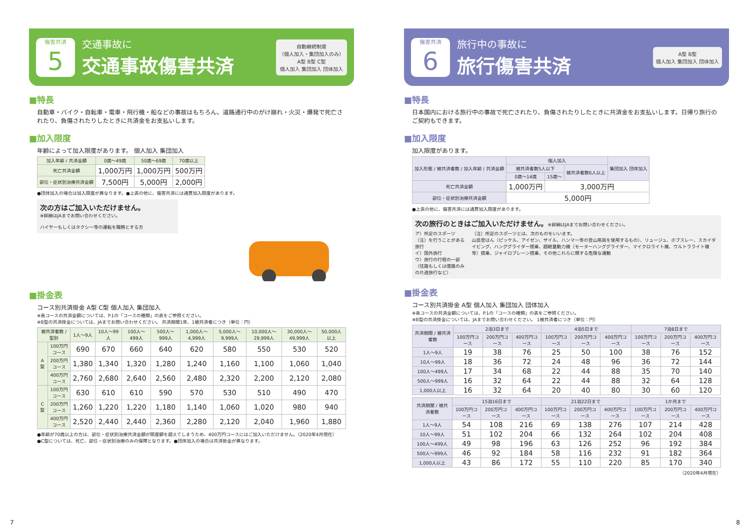傷害共済
5
交通事故に
交通事故傷害共済
自動継続制度
（個人加入・集団加入のみ）
A型 B型 C型
個人加入 集団加入 団体加入
■特長
自動車・バイク・自転車・電車・飛行機・船などの事故はもちろん、道路通行中のがけ崩れ・火災・爆発で死亡されたり、負傷されたりしたときに共済金をお支払いします。
■加入限度
年齢によって加入限度があります。 個人加入 集団加入
| 加入年齢 / 共済金額 | 0歳〜49歳 | 50歳〜69歳 | 70歳以上 |
| --- | --- | --- | --- |
| 死亡共済金額 | 1,000万円 | 1,000万円 | 500万円 |
| 部位・症状別治療共済金額 | 7,500円 | 5,000円 | 2,000円 |
●団体加入の場合は加入限度が異なります。●上表の他に、傷害共済には通算加入限度があります。
次の方はご加入いただけません。
※詳細はJAまでお問い合わせください。
ハイヤーもしくはタクシー等の運転を職務とする方
■掛金表
コース別共済掛金 A型 C型 個人加入 集団加入
※各コースの共済金額については、P.1の「コースの種類」の表をご参照ください。
※B型の共済掛金については、JAまでお問い合わせください。 共済期間1年、1被共済者につき（単位：円）
| 被共済者数 / 型別 | | 1人〜9人 | 10人〜99人 | 100人〜499人 | 500人〜999人 | 1,000人〜4,999人 | 5,000人〜9,999人 | 10,000人〜29,999人 | 30,000人〜49,999人 | 50,000人以上 |
| --- | --- | --- | --- | --- | --- | --- | --- | --- | --- | --- |
| A型 | 100万円コース | 690 | 670 | 660 | 640 | 620 | 580 | 550 | 530 | 520 |
| | 200万円コース | 1,380 | 1,340 | 1,320 | 1,280 | 1,240 | 1,160 | 1,100 | 1,060 | 1,040 |
| | 400万円コース | 2,760 | 2,680 | 2,640 | 2,560 | 2,480 | 2,320 | 2,200 | 2,120 | 2,080 |
| C型 | 100万円コース | 630 | 610 | 610 | 590 | 570 | 530 | 510 | 490 | 470 |
| | 200万円コース | 1,260 | 1,220 | 1,220 | 1,180 | 1,140 | 1,060 | 1,020 | 980 | 940 |
| | 400万円コース | 2,520 | 2,440 | 2,440 | 2,360 | 2,280 | 2,120 | 2,040 | 1,960 | 1,880 |
●年齢が70歳以上の方は、部位・症状別治療共済金額が限度額を超えてしまうため、400万円コースにはご加入いただけません。（2020年4月現在）
●C型については、死亡、部位・症状別治療のみの保障となります。●団体加入の場合は共済掛金が異なります。
傷害共済
6
旅行中の事故に
旅行傷害共済
A型 B型
個人加入 集団加入 団体加入
■特長
日本国内における旅行中の事故で死亡されたり、負傷されたりしたときに共済金をお支払いします。日帰り旅行のご契約もできます。
■加入限度
加入限度があります。
| 加入形態 / 被共済者数 / 加入年齢 / 共済金額 | 個人加入 | | | 集団加入 団体加入 |
| --- | --- | --- | --- | --- |
| | 被共済者数5人以下 | | 被共済者数6人以上 | |
| | 0歳〜14歳 | 15歳〜 | | |
| 死亡共済金額 | 1,000万円 | 3,000万円 | | |
| 部位・症状別治療共済金額 | 5,000円 | | | |
●上表の他に、傷害共済には通算加入限度があります。
次の旅行のときはご加入いただけません。※詳細はJAまでお問い合わせください。
ア）所定のスポーツ（注）を行うことがある旅行
イ）国外旅行
ウ）旅行の行程の一部（往路もしくは復路のみの片道旅行など）
（注）所定のスポーツとは、次のものをいいます。
山岳登はん（ピッケル、アイゼン、ザイル、ハンマー等の登山用具を使用するもの）、リュージュ、ボブスレー、スカイダイビング、ハンググライダー搭乗、超軽量動力機（モーターハンググライダー、マイクロライト機、ウルトラライト機等）搭乗、ジャイロプレーン搭乗、その他これらに類する危険な運動
■掛金表
コース別共済掛金 A型 個人加入 集団加入 団体加入
※各コースの共済金額については、P.1の「コースの種類」の表をご参照ください。
※B型の共済掛金については、JAまでお問い合わせください。 1被共済者につき（単位：円）
| 共済期間 / 被共済者数 | 2泊3日まで | | | 4泊5日まで | | | 7泊8日まで | | |
| --- | --- | --- | --- | --- | --- | --- | --- | --- | --- |
| | 100万円コース | 200万円コース | 400万円コース | 100万円コース | 200万円コース | 400万円コース | 100万円コース | 200万円コース | 400万円コース |
| 1人〜9人 | 19 | 38 | 76 | 25 | 50 | 100 | 38 | 76 | 152 |
| 10人〜99人 | 18 | 36 | 72 | 24 | 48 | 96 | 36 | 72 | 144 |
| 100人〜499人 | 17 | 34 | 68 | 22 | 44 | 88 | 35 | 70 | 140 |
| 500人〜999人 | 16 | 32 | 64 | 22 | 44 | 88 | 32 | 64 | 128 |
| 1,000人以上 | 16 | 32 | 64 | 20 | 40 | 80 | 30 | 60 | 120 |
| 共済期間 / 被共済者数 | 15泊16日まで | | | 21泊22日まで | | | 1か月まで | | |
| --- | --- | --- | --- | --- | --- | --- | --- | --- | --- |
| | 100万円コース | 200万円コース | 400万円コース | 100万円コース | 200万円コース | 400万円コース | 100万円コース | 200万円コース | 400万円コース |
| 1人〜9人 | 54 | 108 | 216 | 69 | 138 | 276 | 107 | 214 | 428 |
| 10人〜99人 | 51 | 102 | 204 | 66 | 132 | 264 | 102 | 204 | 408 |
| 100人〜499人 | 49 | 98 | 196 | 63 | 126 | 252 | 96 | 192 | 384 |
| 500人〜999人 | 46 | 92 | 184 | 58 | 116 | 232 | 91 | 182 | 364 |
| 1,000人以上 | 43 | 86 | 172 | 55 | 110 | 220 | 85 | 170 | 340 |
（2020年4月現在）
7 8